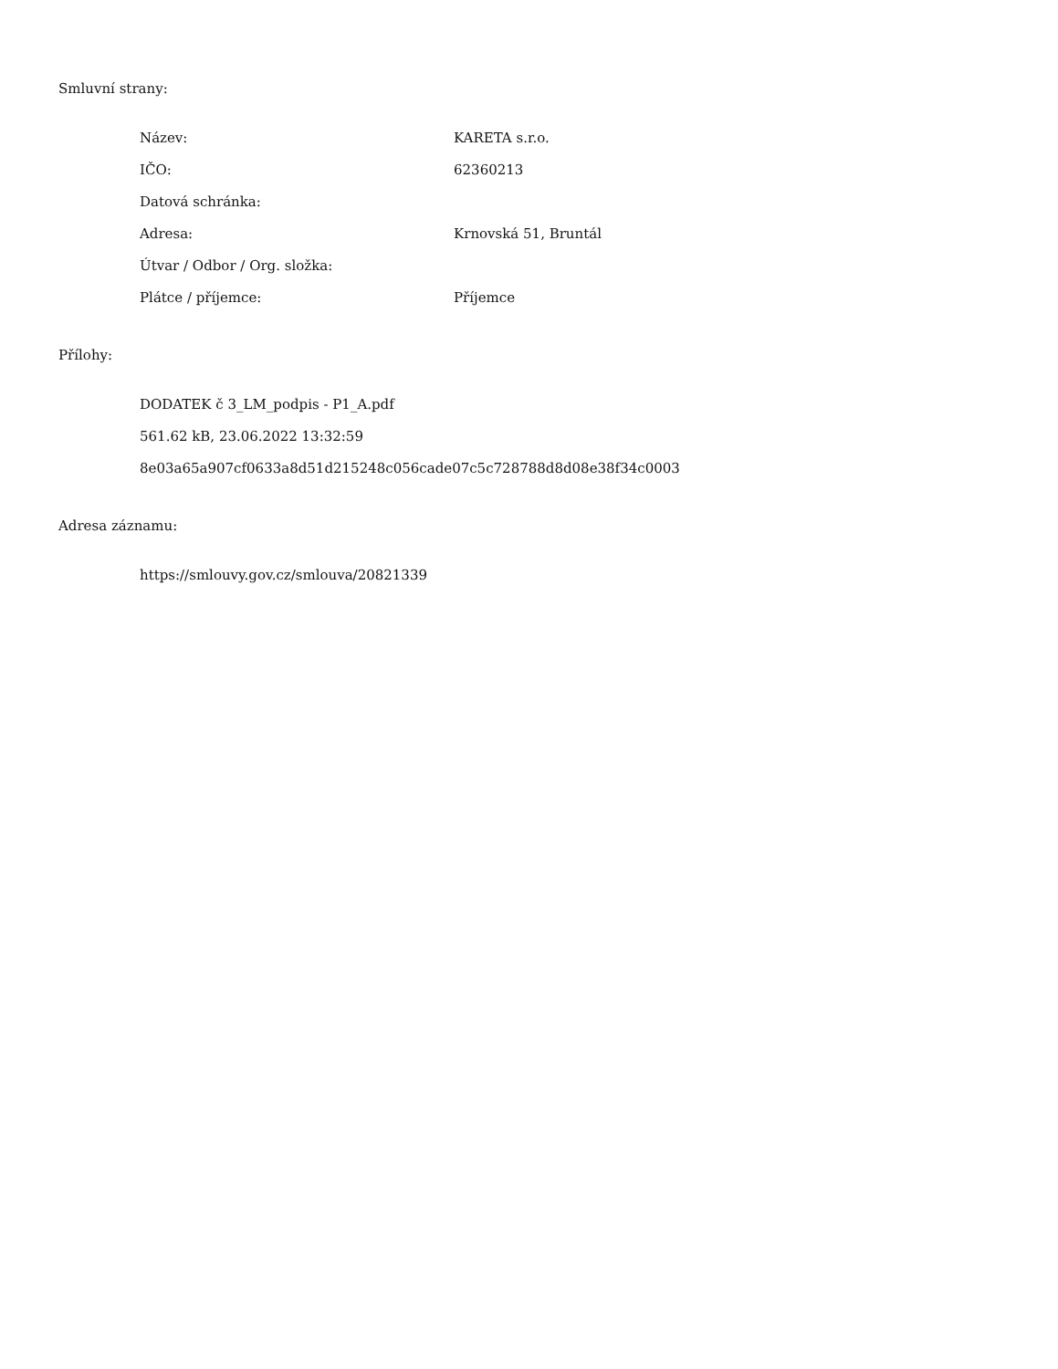Smluvní strany:
| Název: | KARETA s.r.o. |
| IČO: | 62360213 |
| Datová schránka: | |
| Adresa: | Krnovská 51, Bruntál |
| Útvar / Odbor / Org. složka: | |
| Plátce / příjemce: | Příjemce |
Přílohy:
DODATEK č 3_LM_podpis - P1_A.pdf
561.62 kB, 23.06.2022 13:32:59
8e03a65a907cf0633a8d51d215248c056cade07c5c728788d8d08e38f34c0003
Adresa záznamu:
https://smlouvy.gov.cz/smlouva/20821339